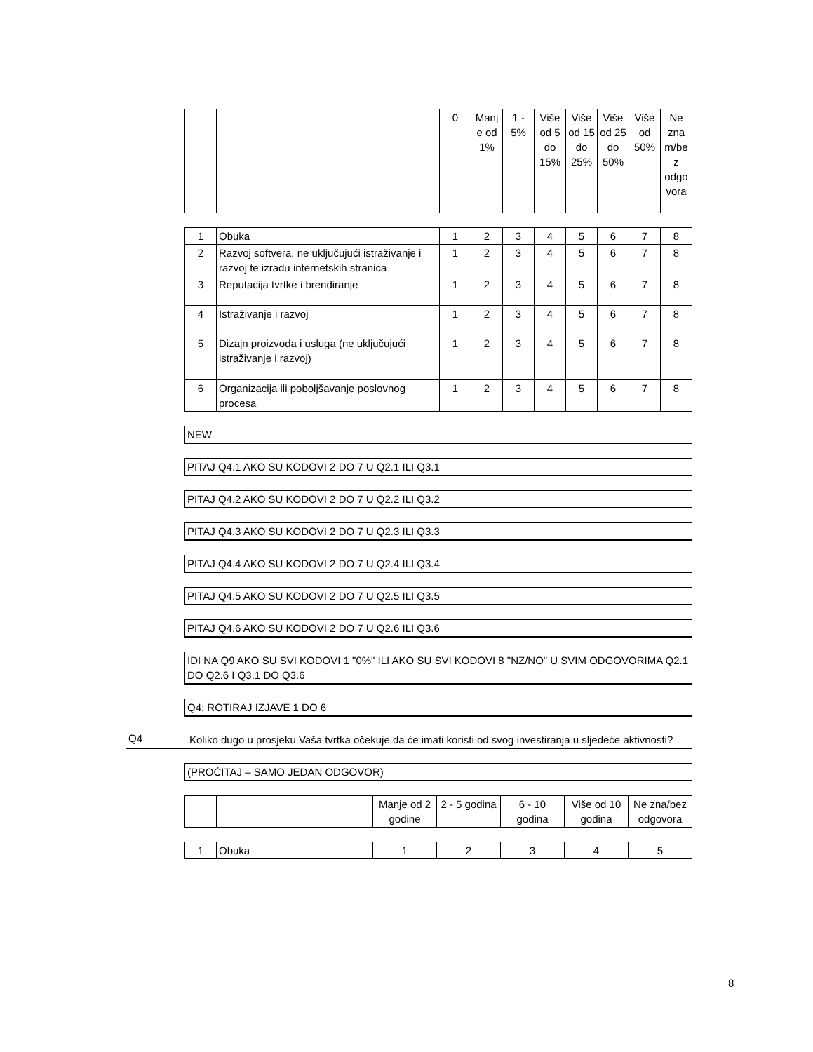| | | 0 | Manj e od 1% | 1 - 5% | Više od 5 do 15% | Više od 15 do 25% | Više od 25 do 50% | Više od 50% | Ne zna m/be z odgo vora |
| --- | --- | --- | --- | --- | --- | --- | --- | --- | --- |
| 1 | Obuka | 1 | 2 | 3 | 4 | 5 | 6 | 7 | 8 |
| 2 | Razvoj softvera, ne uključujući istraživanje i razvoj te izradu internetskih stranica | 1 | 2 | 3 | 4 | 5 | 6 | 7 | 8 |
| 3 | Reputacija tvrtke i brendiranje | 1 | 2 | 3 | 4 | 5 | 6 | 7 | 8 |
| 4 | Istraživanje i razvoj | 1 | 2 | 3 | 4 | 5 | 6 | 7 | 8 |
| 5 | Dizajn proizvoda i usluga (ne uključujući istraživanje i razvoj) | 1 | 2 | 3 | 4 | 5 | 6 | 7 | 8 |
| 6 | Organizacija ili poboljšavanje poslovnog procesa | 1 | 2 | 3 | 4 | 5 | 6 | 7 | 8 |
NEW
PITAJ Q4.1 AKO SU KODOVI 2 DO 7 U Q2.1 ILI Q3.1
PITAJ Q4.2 AKO SU KODOVI 2 DO 7 U Q2.2 ILI Q3.2
PITAJ Q4.3 AKO SU KODOVI 2 DO 7 U Q2.3 ILI Q3.3
PITAJ Q4.4 AKO SU KODOVI 2 DO 7 U Q2.4 ILI Q3.4
PITAJ Q4.5 AKO SU KODOVI 2 DO 7 U Q2.5 ILI Q3.5
PITAJ Q4.6 AKO SU KODOVI 2 DO 7 U Q2.6 ILI Q3.6
IDI NA Q9 AKO SU SVI KODOVI 1 "0%" ILI AKO SU SVI KODOVI 8 "NZ/NO" U SVIM ODGOVORIMA Q2.1 DO Q2.6 I Q3.1 DO Q3.6
Q4: ROTIRAJ IZJAVE 1 DO 6
Q4
Koliko dugo u prosjeku Vaša tvrtka očekuje da će imati koristi od svog investiranja u sljedeće aktivnosti?
(PROČITAJ – SAMO JEDAN ODGOVOR)
| | | Manje od 2 godine | 2 - 5 godina | 6 - 10 godina | Više od 10 godina | Ne zna/bez odgovora |
| --- | --- | --- | --- | --- | --- | --- |
| 1 | Obuka | 1 | 2 | 3 | 4 | 5 |
8